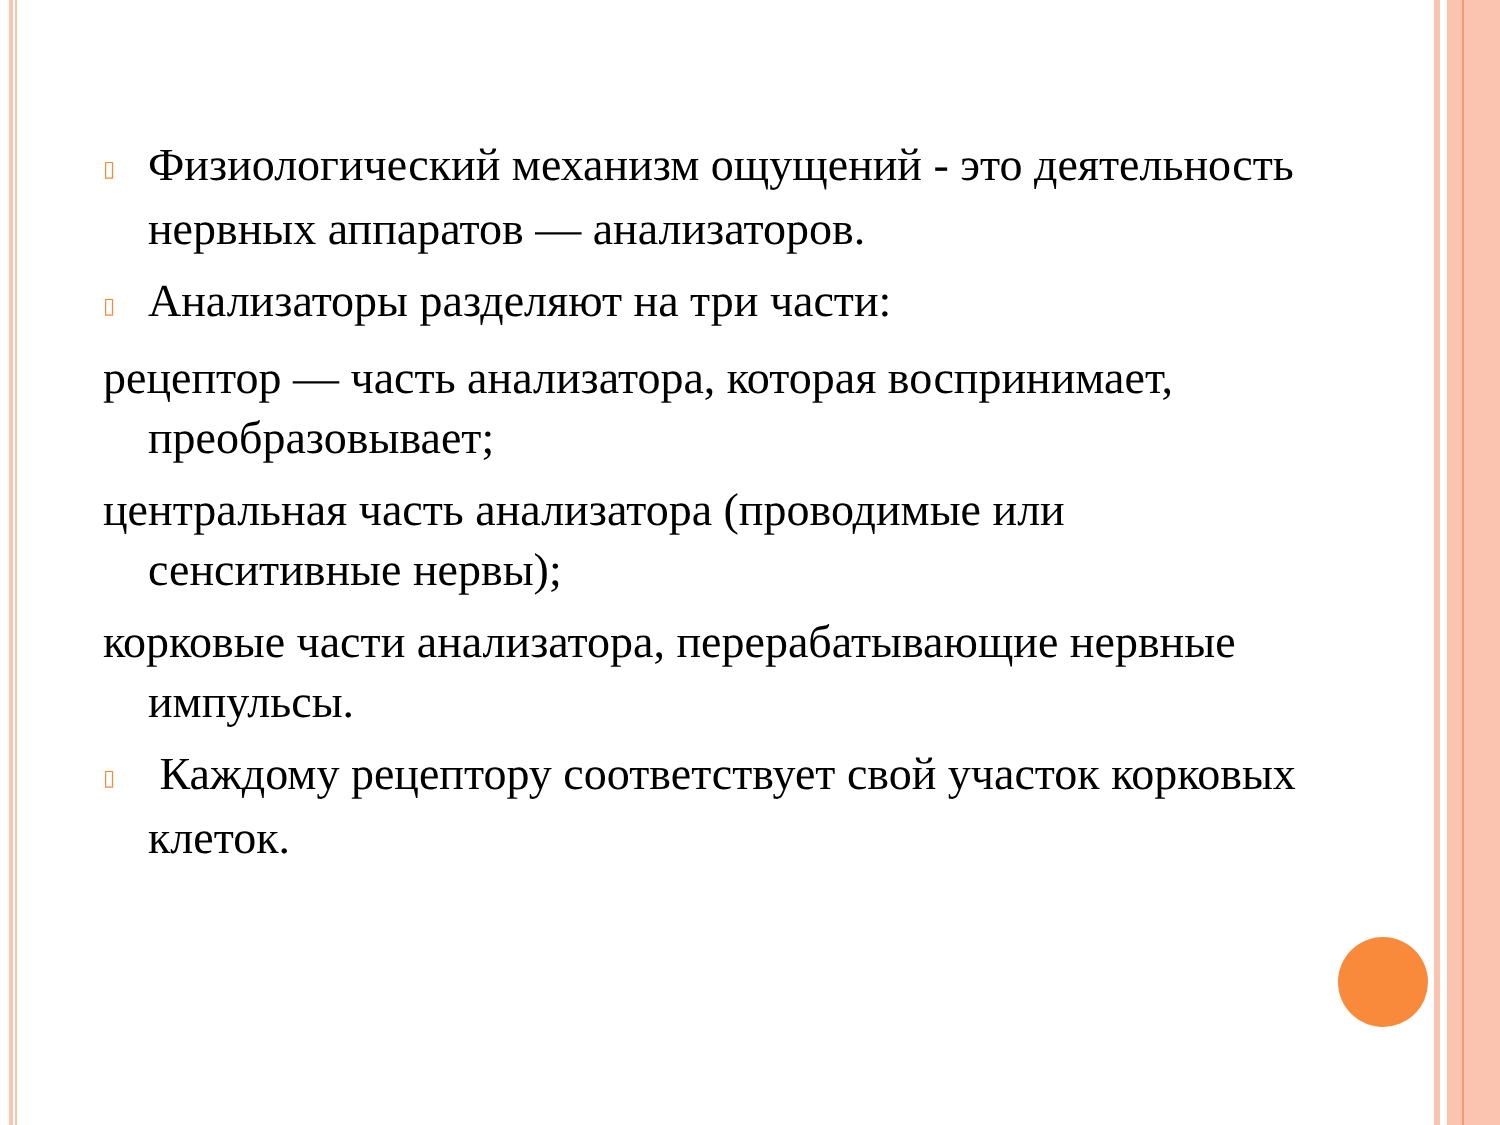▯ Физиологический механизм ощущений - это деятельность нервных аппаратов — анализаторов.
▯ Анализаторы разделяют на три части:
рецептор — часть анализатора, которая воспринимает, преобразовывает;
центральная часть анализатора (проводимые или сенситивные нервы);
корковые части анализатора, перерабатывающие нервные импульсы.
▯ Каждому рецептору соответствует свой участок корковых клеток.